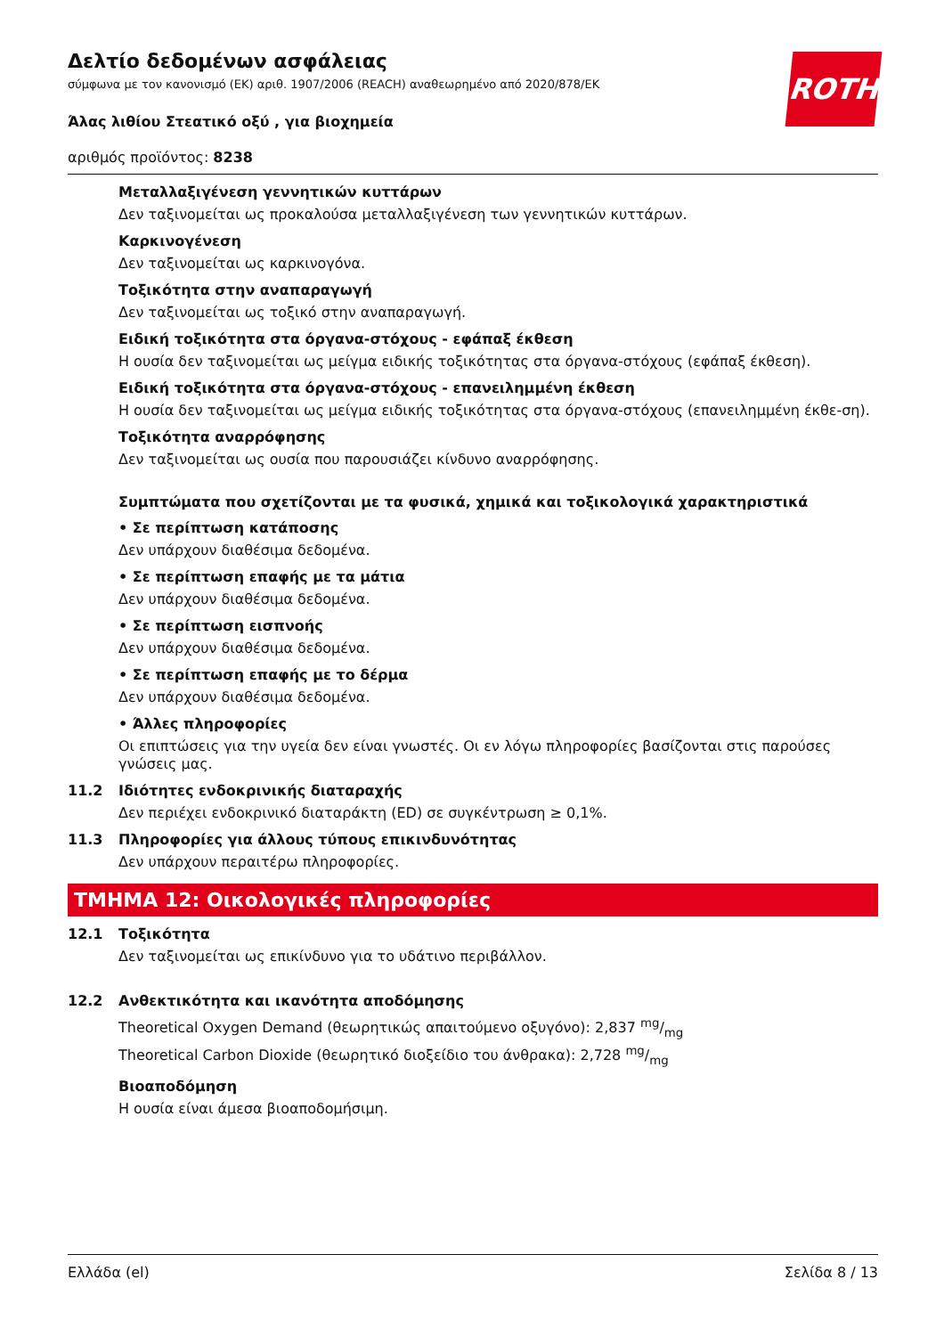ROTH
Δελτίο δεδομένων ασφάλειας
σύμφωνα με τον κανονισμό (ΕΚ) αριθ. 1907/2006 (REACH) αναθεωρημένο από 2020/878/ΕΚ
Άλας λιθίου Στεατικό οξύ , για βιοχημεία
αριθμός προϊόντος: 8238
Μεταλλαξιγένεση γεννητικών κυττάρων
Δεν ταξινομείται ως προκαλούσα μεταλλαξιγένεση των γεννητικών κυττάρων.
Καρκινογένεση
Δεν ταξινομείται ως καρκινογόνα.
Τοξικότητα στην αναπαραγωγή
Δεν ταξινομείται ως τοξικό στην αναπαραγωγή.
Ειδική τοξικότητα στα όργανα-στόχους - εφάπαξ έκθεση
Η ουσία δεν ταξινομείται ως μείγμα ειδικής τοξικότητας στα όργανα-στόχους (εφάπαξ έκθεση).
Ειδική τοξικότητα στα όργανα-στόχους - επανειλημμένη έκθεση
Η ουσία δεν ταξινομείται ως μείγμα ειδικής τοξικότητας στα όργανα-στόχους (επανειλημμένη έκθε-ση).
Τοξικότητα αναρρόφησης
Δεν ταξινομείται ως ουσία που παρουσιάζει κίνδυνο αναρρόφησης.
Συμπτώματα που σχετίζονται με τα φυσικά, χημικά και τοξικολογικά χαρακτηριστικά
• Σε περίπτωση κατάποσης
Δεν υπάρχουν διαθέσιμα δεδομένα.
• Σε περίπτωση επαφής με τα μάτια
Δεν υπάρχουν διαθέσιμα δεδομένα.
• Σε περίπτωση εισπνοής
Δεν υπάρχουν διαθέσιμα δεδομένα.
• Σε περίπτωση επαφής με το δέρμα
Δεν υπάρχουν διαθέσιμα δεδομένα.
• Άλλες πληροφορίες
Οι επιπτώσεις για την υγεία δεν είναι γνωστές. Οι εν λόγω πληροφορίες βασίζονται στις παρούσες γνώσεις μας.
11.2 Ιδιότητες ενδοκρινικής διαταραχής
Δεν περιέχει ενδοκρινικό διαταράκτη (ED) σε συγκέντρωση ≥ 0,1%.
11.3 Πληροφορίες για άλλους τύπους επικινδυνότητας
Δεν υπάρχουν περαιτέρω πληροφορίες.
ΤΜΗΜΑ 12: Οικολογικές πληροφορίες
12.1 Τοξικότητα
Δεν ταξινομείται ως επικίνδυνο για το υδάτινο περιβάλλον.
12.2 Ανθεκτικότητα και ικανότητα αποδόμησης
Theoretical Oxygen Demand (θεωρητικώς απαιτούμενο οξυγόνο): 2,837 mg/mg
Theoretical Carbon Dioxide (θεωρητικό διοξείδιο του άνθρακα): 2,728 mg/mg
Βιοαποδόμηση
Η ουσία είναι άμεσα βιοαποδομήσιμη.
Ελλάδα (el) Σελίδα 8 / 13